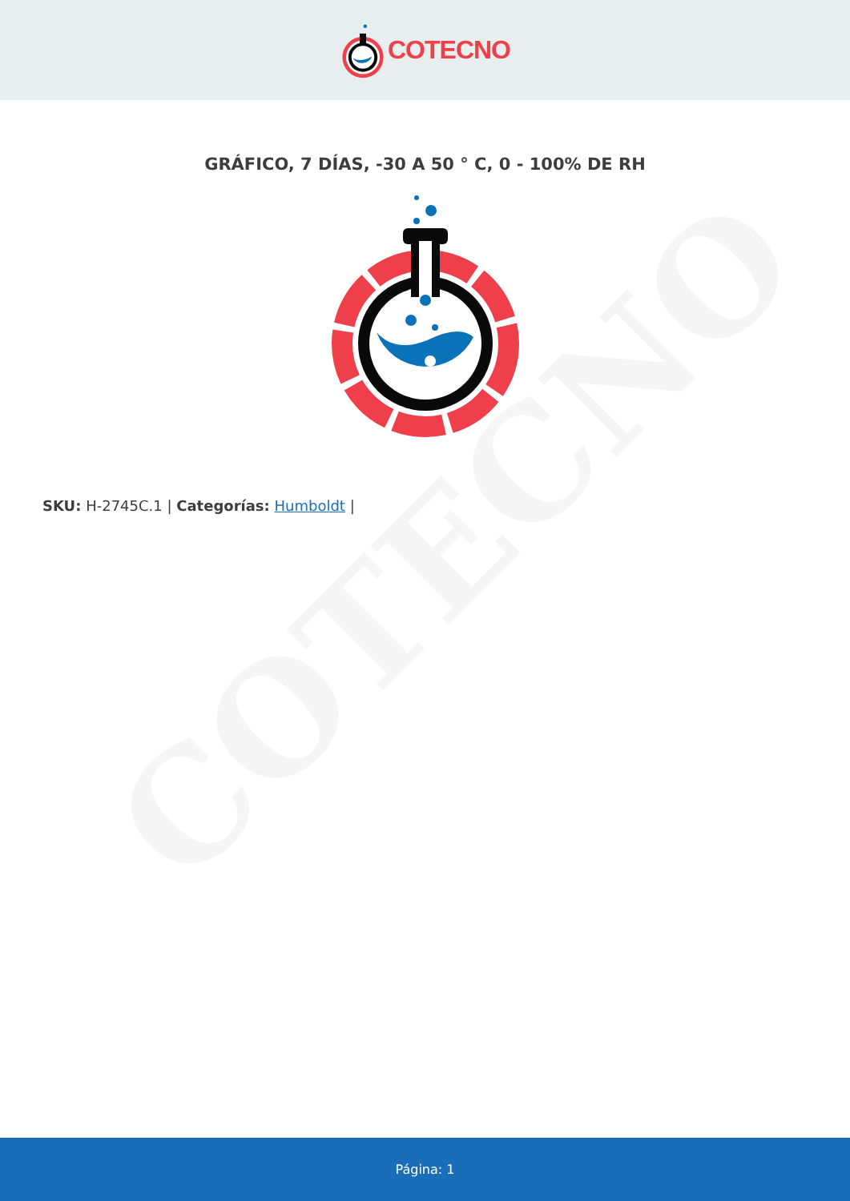COTECNO
GRÁFICO, 7 DÍAS, -30 A 50 ° C, 0 - 100% DE RH
SKU: H-2745C.1 | Categorías: Humboldt |
Página: 1
COTECNO